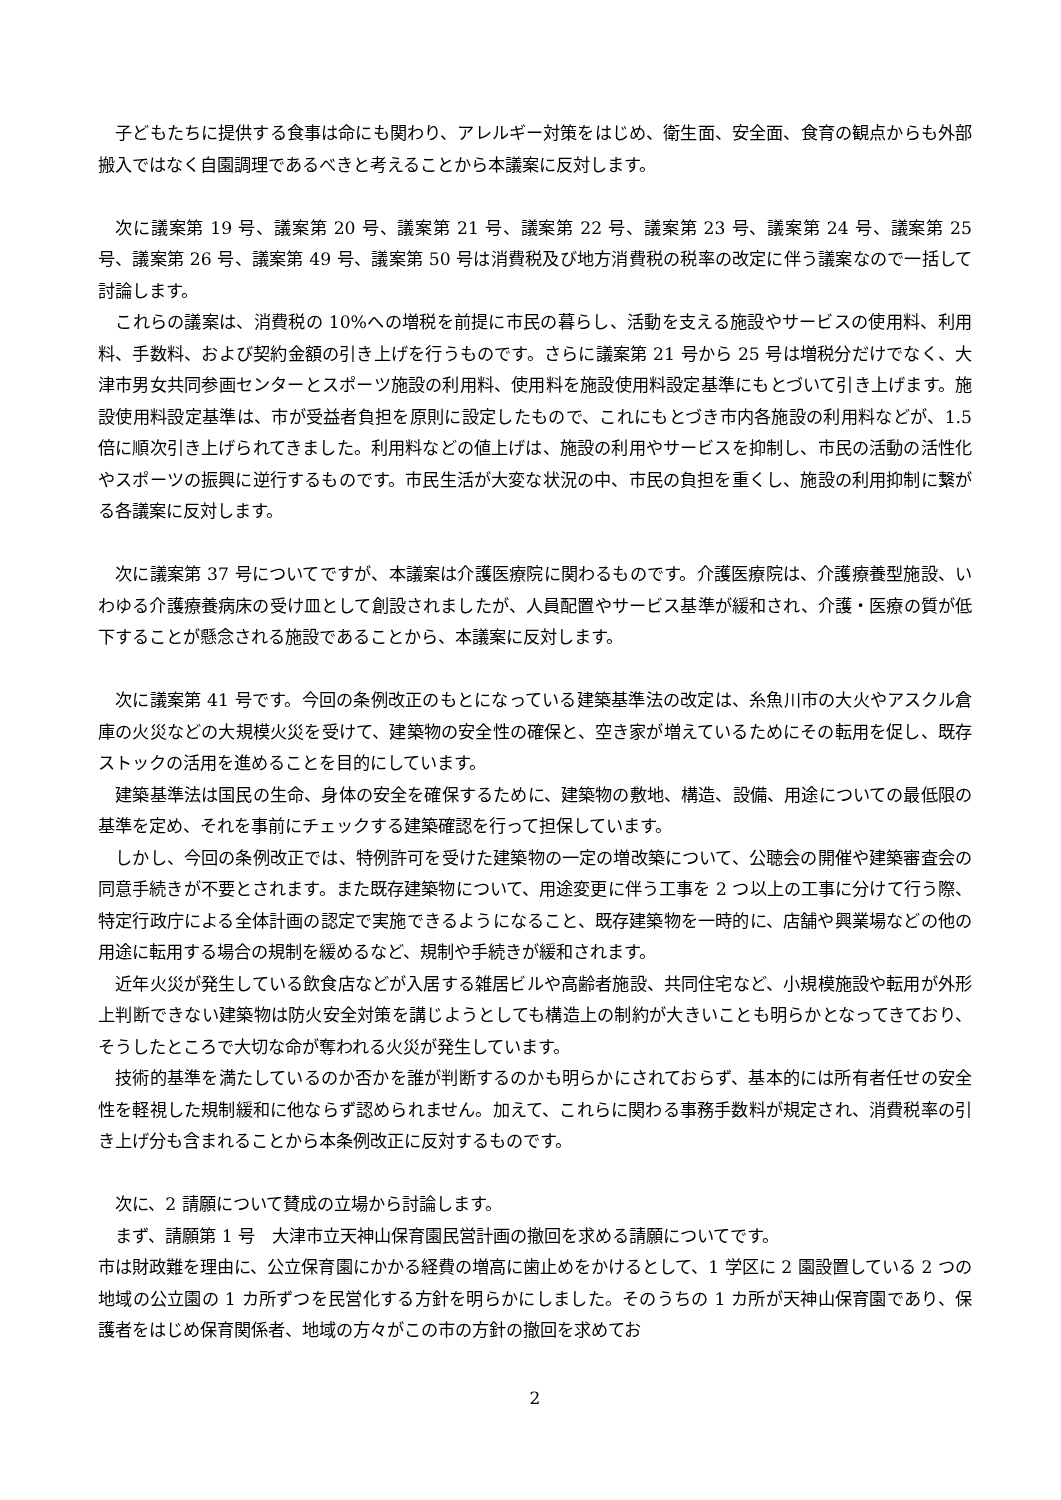子どもたちに提供する食事は命にも関わり、アレルギー対策をはじめ、衛生面、安全面、食育の観点からも外部搬入ではなく自園調理であるべきと考えることから本議案に反対します。
次に議案第 19 号、議案第 20 号、議案第 21 号、議案第 22 号、議案第 23 号、議案第 24 号、議案第 25 号、議案第 26 号、議案第 49 号、議案第 50 号は消費税及び地方消費税の税率の改定に伴う議案なので一括して討論します。
これらの議案は、消費税の 10%への増税を前提に市民の暮らし、活動を支える施設やサービスの使用料、利用料、手数料、および契約金額の引き上げを行うものです。さらに議案第 21 号から 25 号は増税分だけでなく、大津市男女共同参画センターとスポーツ施設の利用料、使用料を施設使用料設定基準にもとづいて引き上げます。施設使用料設定基準は、市が受益者負担を原則に設定したもので、これにもとづき市内各施設の利用料などが、1.5 倍に順次引き上げられてきました。利用料などの値上げは、施設の利用やサービスを抑制し、市民の活動の活性化やスポーツの振興に逆行するものです。市民生活が大変な状況の中、市民の負担を重くし、施設の利用抑制に繋がる各議案に反対します。
次に議案第 37 号についてですが、本議案は介護医療院に関わるものです。介護医療院は、介護療養型施設、いわゆる介護療養病床の受け皿として創設されましたが、人員配置やサービス基準が緩和され、介護・医療の質が低下することが懸念される施設であることから、本議案に反対します。
次に議案第 41 号です。今回の条例改正のもとになっている建築基準法の改定は、糸魚川市の大火やアスクル倉庫の火災などの大規模火災を受けて、建築物の安全性の確保と、空き家が増えているためにその転用を促し、既存ストックの活用を進めることを目的にしています。
建築基準法は国民の生命、身体の安全を確保するために、建築物の敷地、構造、設備、用途についての最低限の基準を定め、それを事前にチェックする建築確認を行って担保しています。
しかし、今回の条例改正では、特例許可を受けた建築物の一定の増改築について、公聴会の開催や建築審査会の同意手続きが不要とされます。また既存建築物について、用途変更に伴う工事を 2 つ以上の工事に分けて行う際、特定行政庁による全体計画の認定で実施できるようになること、既存建築物を一時的に、店舗や興業場などの他の用途に転用する場合の規制を緩めるなど、規制や手続きが緩和されます。
近年火災が発生している飲食店などが入居する雑居ビルや高齢者施設、共同住宅など、小規模施設や転用が外形上判断できない建築物は防火安全対策を講じようとしても構造上の制約が大きいことも明らかとなってきており、そうしたところで大切な命が奪われる火災が発生しています。
技術的基準を満たしているのか否かを誰が判断するのかも明らかにされておらず、基本的には所有者任せの安全性を軽視した規制緩和に他ならず認められません。加えて、これらに関わる事務手数料が規定され、消費税率の引き上げ分も含まれることから本条例改正に反対するものです。
次に、2 請願について賛成の立場から討論します。
まず、請願第 1 号　大津市立天神山保育園民営計画の撤回を求める請願についてです。
市は財政難を理由に、公立保育園にかかる経費の増高に歯止めをかけるとして、1 学区に 2 園設置している 2 つの地域の公立園の 1 カ所ずつを民営化する方針を明らかにしました。そのうちの 1 カ所が天神山保育園であり、保護者をはじめ保育関係者、地域の方々がこの市の方針の撤回を求めてお
2